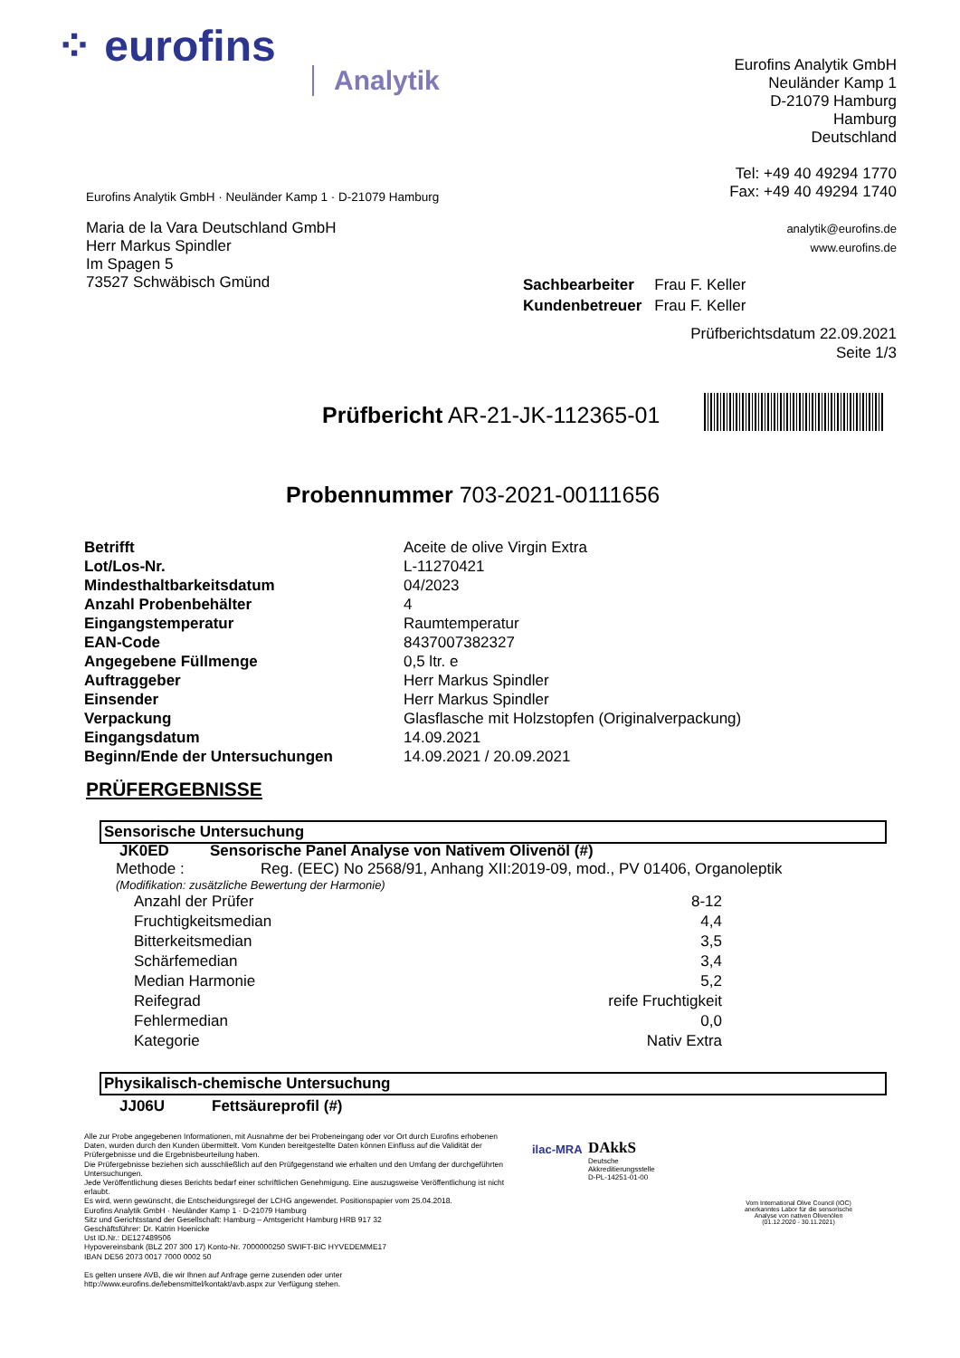⁘ eurofins
Analytik
Eurofins Analytik GmbH
Neuländer Kamp 1
D-21079 Hamburg
Hamburg
Deutschland
Tel: +49 40 49294 1770
Fax: +49 40 49294 1740
analytik@eurofins.de
www.eurofins.de
Eurofins Analytik GmbH · Neuländer Kamp 1 · D-21079 Hamburg
Maria de la Vara Deutschland GmbH
Herr Markus Spindler
Im Spagen 5
73527 Schwäbisch Gmünd
| Sachbearbeiter | Frau F. Keller |
| Kundenbetreuer | Frau F. Keller |
Prüfberichtsdatum 22.09.2021
Seite 1/3
Prüfbericht AR-21-JK-112365-01
Probennummer 703-2021-00111656
| Betrifft | Aceite de olive Virgin Extra |
| Lot/Los-Nr. | L-11270421 |
| Mindesthaltbarkeitsdatum | 04/2023 |
| Anzahl Probenbehälter | 4 |
| Eingangstemperatur | Raumtemperatur |
| EAN-Code | 8437007382327 |
| Angegebene Füllmenge | 0,5 ltr. e |
| Auftraggeber | Herr Markus Spindler |
| Einsender | Herr Markus Spindler |
| Verpackung | Glasflasche mit Holzstopfen (Originalverpackung) |
| Eingangsdatum | 14.09.2021 |
| Beginn/Ende der Untersuchungen | 14.09.2021 / 20.09.2021 |
PRÜFERGEBNISSE
Sensorische Untersuchung
JK0ED Sensorische Panel Analyse von Nativem Olivenöl (#)
Methode : Reg. (EEC) No 2568/91, Anhang XII:2019-09, mod., PV 01406, Organoleptik
(Modifikation: zusätzliche Bewertung der Harmonie)
| Anzahl der Prüfer | 8-12 |
| Fruchtigkeitsmedian | 4,4 |
| Bitterkeitsmedian | 3,5 |
| Schärfemedian | 3,4 |
| Median Harmonie | 5,2 |
| Reifegrad | reife Fruchtigkeit |
| Fehlermedian | 0,0 |
| Kategorie | Nativ Extra |
Physikalisch-chemische Untersuchung
JJ06U Fettsäureprofil (#)
Alle zur Probe angegebenen Informationen, mit Ausnahme der bei Probeneingang oder vor Ort durch Eurofins erhobenen Daten, wurden durch den Kunden übermittelt. Vom Kunden bereitgestellte Daten können Einfluss auf die Validität der Prüfergebnisse und die Ergebnisbeurteilung haben.
Die Prüfergebnisse beziehen sich ausschließlich auf den Prüfgegenstand wie erhalten und den Umfang der durchgeführten Untersuchungen.
Jede Veröffentlichung dieses Berichts bedarf einer schriftlichen Genehmigung. Eine auszugsweise Veröffentlichung ist nicht erlaubt.
Es wird, wenn gewünscht, die Entscheidungsregel der LCHG angewendet. Positionspapier vom 25.04.2018.
Eurofins Analytik GmbH · Neuländer Kamp 1 · D-21079 Hamburg
Sitz und Gerichtsstand der Gesellschaft: Hamburg – Amtsgericht Hamburg HRB 917 32
Geschäftsführer: Dr. Katrin Hoenicke
Ust ID.Nr.: DE127489506
Hypovereinsbank (BLZ 207 300 17) Konto-Nr. 7000000250 SWIFT-BIC HYVEDEMME17
IBAN DE56 2073 0017 7000 0002 50
Es gelten unsere AVB, die wir Ihnen auf Anfrage gerne zusenden oder unter http://www.eurofins.de/lebensmittel/kontakt/avb.aspx zur Verfügung stehen.
ilac-MRA
DAkkS
Deutsche
Akkreditierungsstelle
D-PL-14251-01-00
Vom International Olive Council (IOC) anerkanntes Labor für die sensorische Analyse von nativen Olivenölen (01.12.2020 - 30.11.2021)